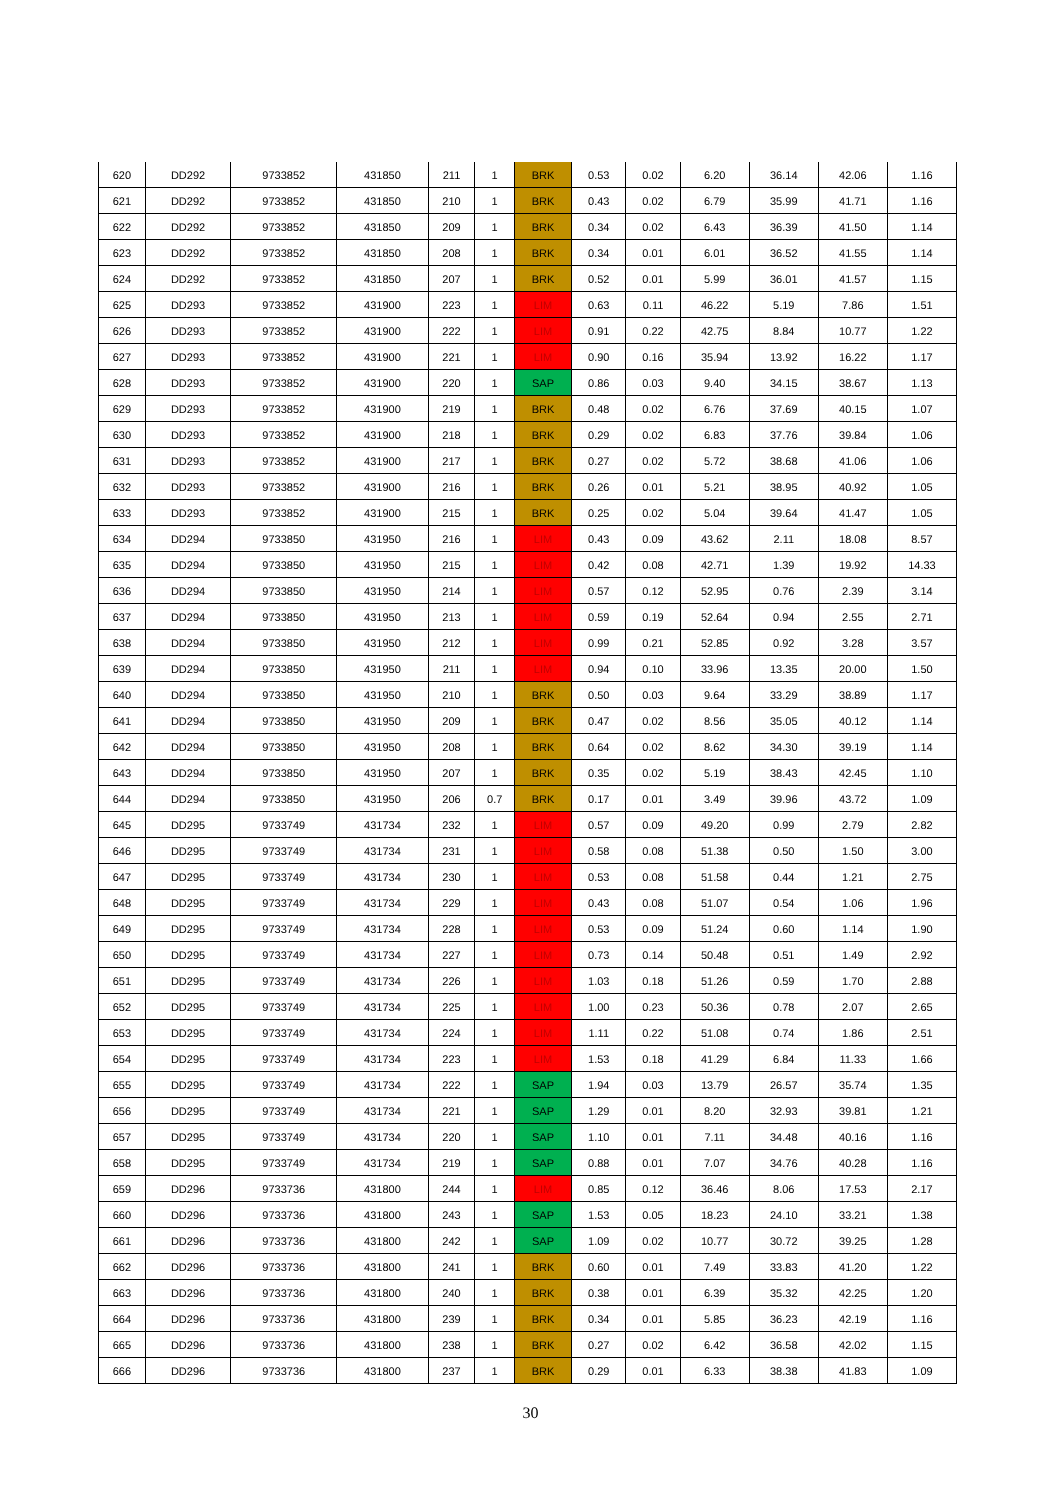| 620 | DD292 | 9733852 | 431850 | 211 | 1 | BRK | 0.53 | 0.02 | 6.20 | 36.14 | 42.06 | 1.16 |
| 621 | DD292 | 9733852 | 431850 | 210 | 1 | BRK | 0.43 | 0.02 | 6.79 | 35.99 | 41.71 | 1.16 |
| 622 | DD292 | 9733852 | 431850 | 209 | 1 | BRK | 0.34 | 0.02 | 6.43 | 36.39 | 41.50 | 1.14 |
| 623 | DD292 | 9733852 | 431850 | 208 | 1 | BRK | 0.34 | 0.01 | 6.01 | 36.52 | 41.55 | 1.14 |
| 624 | DD292 | 9733852 | 431850 | 207 | 1 | BRK | 0.52 | 0.01 | 5.99 | 36.01 | 41.57 | 1.15 |
| 625 | DD293 | 9733852 | 431900 | 223 | 1 | LIM | 0.63 | 0.11 | 46.22 | 5.19 | 7.86 | 1.51 |
| 626 | DD293 | 9733852 | 431900 | 222 | 1 | LIM | 0.91 | 0.22 | 42.75 | 8.84 | 10.77 | 1.22 |
| 627 | DD293 | 9733852 | 431900 | 221 | 1 | LIM | 0.90 | 0.16 | 35.94 | 13.92 | 16.22 | 1.17 |
| 628 | DD293 | 9733852 | 431900 | 220 | 1 | SAP | 0.86 | 0.03 | 9.40 | 34.15 | 38.67 | 1.13 |
| 629 | DD293 | 9733852 | 431900 | 219 | 1 | BRK | 0.48 | 0.02 | 6.76 | 37.69 | 40.15 | 1.07 |
| 630 | DD293 | 9733852 | 431900 | 218 | 1 | BRK | 0.29 | 0.02 | 6.83 | 37.76 | 39.84 | 1.06 |
| 631 | DD293 | 9733852 | 431900 | 217 | 1 | BRK | 0.27 | 0.02 | 5.72 | 38.68 | 41.06 | 1.06 |
| 632 | DD293 | 9733852 | 431900 | 216 | 1 | BRK | 0.26 | 0.01 | 5.21 | 38.95 | 40.92 | 1.05 |
| 633 | DD293 | 9733852 | 431900 | 215 | 1 | BRK | 0.25 | 0.02 | 5.04 | 39.64 | 41.47 | 1.05 |
| 634 | DD294 | 9733850 | 431950 | 216 | 1 | LIM | 0.43 | 0.09 | 43.62 | 2.11 | 18.08 | 8.57 |
| 635 | DD294 | 9733850 | 431950 | 215 | 1 | LIM | 0.42 | 0.08 | 42.71 | 1.39 | 19.92 | 14.33 |
| 636 | DD294 | 9733850 | 431950 | 214 | 1 | LIM | 0.57 | 0.12 | 52.95 | 0.76 | 2.39 | 3.14 |
| 637 | DD294 | 9733850 | 431950 | 213 | 1 | LIM | 0.59 | 0.19 | 52.64 | 0.94 | 2.55 | 2.71 |
| 638 | DD294 | 9733850 | 431950 | 212 | 1 | LIM | 0.99 | 0.21 | 52.85 | 0.92 | 3.28 | 3.57 |
| 639 | DD294 | 9733850 | 431950 | 211 | 1 | LIM | 0.94 | 0.10 | 33.96 | 13.35 | 20.00 | 1.50 |
| 640 | DD294 | 9733850 | 431950 | 210 | 1 | BRK | 0.50 | 0.03 | 9.64 | 33.29 | 38.89 | 1.17 |
| 641 | DD294 | 9733850 | 431950 | 209 | 1 | BRK | 0.47 | 0.02 | 8.56 | 35.05 | 40.12 | 1.14 |
| 642 | DD294 | 9733850 | 431950 | 208 | 1 | BRK | 0.64 | 0.02 | 8.62 | 34.30 | 39.19 | 1.14 |
| 643 | DD294 | 9733850 | 431950 | 207 | 1 | BRK | 0.35 | 0.02 | 5.19 | 38.43 | 42.45 | 1.10 |
| 644 | DD294 | 9733850 | 431950 | 206 | 0.7 | BRK | 0.17 | 0.01 | 3.49 | 39.96 | 43.72 | 1.09 |
| 645 | DD295 | 9733749 | 431734 | 232 | 1 | LIM | 0.57 | 0.09 | 49.20 | 0.99 | 2.79 | 2.82 |
| 646 | DD295 | 9733749 | 431734 | 231 | 1 | LIM | 0.58 | 0.08 | 51.38 | 0.50 | 1.50 | 3.00 |
| 647 | DD295 | 9733749 | 431734 | 230 | 1 | LIM | 0.53 | 0.08 | 51.58 | 0.44 | 1.21 | 2.75 |
| 648 | DD295 | 9733749 | 431734 | 229 | 1 | LIM | 0.43 | 0.08 | 51.07 | 0.54 | 1.06 | 1.96 |
| 649 | DD295 | 9733749 | 431734 | 228 | 1 | LIM | 0.53 | 0.09 | 51.24 | 0.60 | 1.14 | 1.90 |
| 650 | DD295 | 9733749 | 431734 | 227 | 1 | LIM | 0.73 | 0.14 | 50.48 | 0.51 | 1.49 | 2.92 |
| 651 | DD295 | 9733749 | 431734 | 226 | 1 | LIM | 1.03 | 0.18 | 51.26 | 0.59 | 1.70 | 2.88 |
| 652 | DD295 | 9733749 | 431734 | 225 | 1 | LIM | 1.00 | 0.23 | 50.36 | 0.78 | 2.07 | 2.65 |
| 653 | DD295 | 9733749 | 431734 | 224 | 1 | LIM | 1.11 | 0.22 | 51.08 | 0.74 | 1.86 | 2.51 |
| 654 | DD295 | 9733749 | 431734 | 223 | 1 | LIM | 1.53 | 0.18 | 41.29 | 6.84 | 11.33 | 1.66 |
| 655 | DD295 | 9733749 | 431734 | 222 | 1 | SAP | 1.94 | 0.03 | 13.79 | 26.57 | 35.74 | 1.35 |
| 656 | DD295 | 9733749 | 431734 | 221 | 1 | SAP | 1.29 | 0.01 | 8.20 | 32.93 | 39.81 | 1.21 |
| 657 | DD295 | 9733749 | 431734 | 220 | 1 | SAP | 1.10 | 0.01 | 7.11 | 34.48 | 40.16 | 1.16 |
| 658 | DD295 | 9733749 | 431734 | 219 | 1 | SAP | 0.88 | 0.01 | 7.07 | 34.76 | 40.28 | 1.16 |
| 659 | DD296 | 9733736 | 431800 | 244 | 1 | LIM | 0.85 | 0.12 | 36.46 | 8.06 | 17.53 | 2.17 |
| 660 | DD296 | 9733736 | 431800 | 243 | 1 | SAP | 1.53 | 0.05 | 18.23 | 24.10 | 33.21 | 1.38 |
| 661 | DD296 | 9733736 | 431800 | 242 | 1 | SAP | 1.09 | 0.02 | 10.77 | 30.72 | 39.25 | 1.28 |
| 662 | DD296 | 9733736 | 431800 | 241 | 1 | BRK | 0.60 | 0.01 | 7.49 | 33.83 | 41.20 | 1.22 |
| 663 | DD296 | 9733736 | 431800 | 240 | 1 | BRK | 0.38 | 0.01 | 6.39 | 35.32 | 42.25 | 1.20 |
| 664 | DD296 | 9733736 | 431800 | 239 | 1 | BRK | 0.34 | 0.01 | 5.85 | 36.23 | 42.19 | 1.16 |
| 665 | DD296 | 9733736 | 431800 | 238 | 1 | BRK | 0.27 | 0.02 | 6.42 | 36.58 | 42.02 | 1.15 |
| 666 | DD296 | 9733736 | 431800 | 237 | 1 | BRK | 0.29 | 0.01 | 6.33 | 38.38 | 41.83 | 1.09 |
30